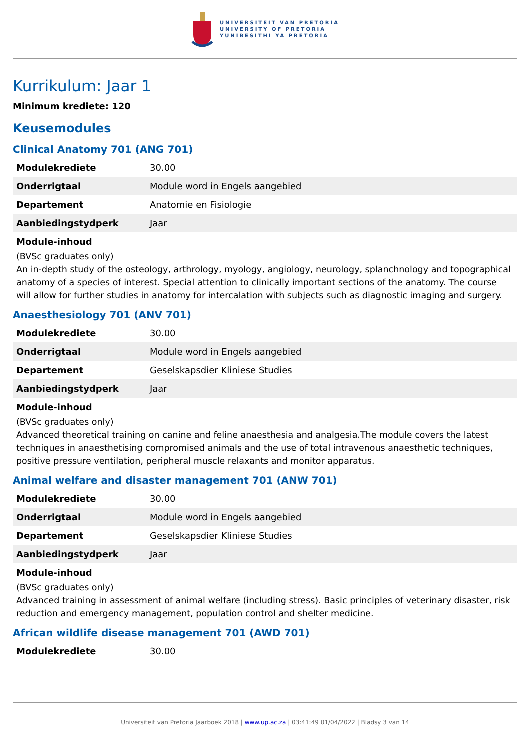UNIVERSITEIT VAN PRETORIA
UNIVERSITY OF PRETORIA
YUNIBESITHI YA PRETORIA
Kurrikulum: Jaar 1
Minimum krediete: 120
Keusemodules
Clinical Anatomy 701 (ANG 701)
| Modulekrediete | 30.00 |
| Onderrigtaal | Module word in Engels aangebied |
| Departement | Anatomie en Fisiologie |
| Aanbiedingstydperk | Jaar |
Module-inhoud
(BVSc graduates only)
An in-depth study of the osteology, arthrology, myology, angiology, neurology, splanchnology and topographical anatomy of a species of interest. Special attention to clinically important sections of the anatomy. The course will allow for further studies in anatomy for intercalation with subjects such as diagnostic imaging and surgery.
Anaesthesiology 701 (ANV 701)
| Modulekrediete | 30.00 |
| Onderrigtaal | Module word in Engels aangebied |
| Departement | Geselskapsdier Kliniese Studies |
| Aanbiedingstydperk | Jaar |
Module-inhoud
(BVSc graduates only)
Advanced theoretical training on canine and feline anaesthesia and analgesia.The module covers the latest techniques in anaesthetising compromised animals and the use of total intravenous anaesthetic techniques, positive pressure ventilation, peripheral muscle relaxants and monitor apparatus.
Animal welfare and disaster management 701 (ANW 701)
| Modulekrediete | 30.00 |
| Onderrigtaal | Module word in Engels aangebied |
| Departement | Geselskapsdier Kliniese Studies |
| Aanbiedingstydperk | Jaar |
Module-inhoud
(BVSc graduates only)
Advanced training in assessment of animal welfare (including stress). Basic principles of veterinary disaster, risk reduction and emergency management, population control and shelter medicine.
African wildlife disease management 701 (AWD 701)
| Modulekrediete | 30.00 |
Universiteit van Pretoria Jaarboek 2018 | www.up.ac.za | 03:41:49 01/04/2022 | Bladsy 3 van 14